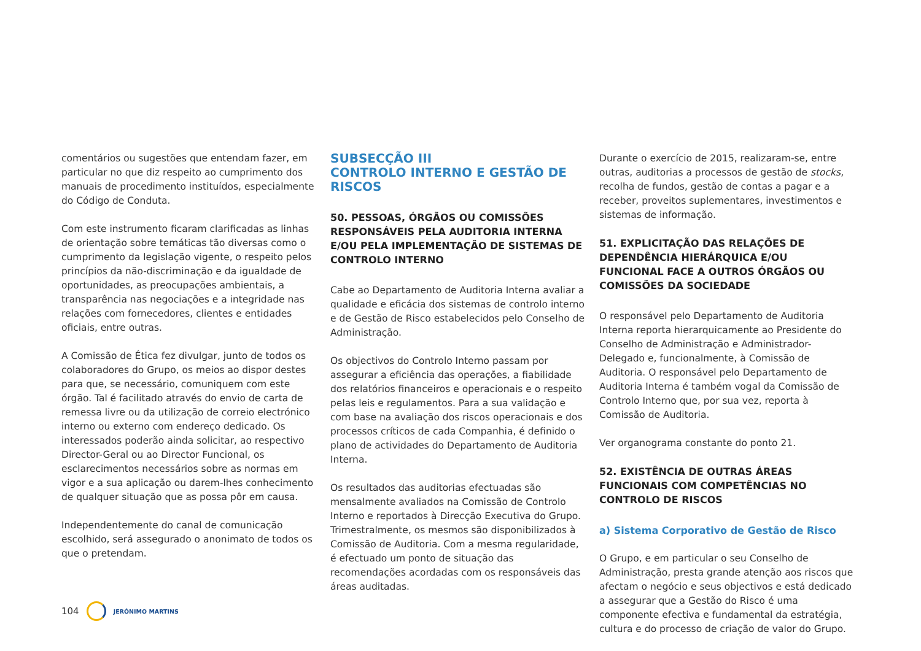comentários ou sugestões que entendam fazer, em particular no que diz respeito ao cumprimento dos manuais de procedimento instituídos, especialmente do Código de Conduta.
Com este instrumento ficaram clarificadas as linhas de orientação sobre temáticas tão diversas como o cumprimento da legislação vigente, o respeito pelos princípios da não-discriminação e da igualdade de oportunidades, as preocupações ambientais, a transparência nas negociações e a integridade nas relações com fornecedores, clientes e entidades oficiais, entre outras.
A Comissão de Ética fez divulgar, junto de todos os colaboradores do Grupo, os meios ao dispor destes para que, se necessário, comuniquem com este órgão. Tal é facilitado através do envio de carta de remessa livre ou da utilização de correio electrónico interno ou externo com endereço dedicado. Os interessados poderão ainda solicitar, ao respectivo Director-Geral ou ao Director Funcional, os esclarecimentos necessários sobre as normas em vigor e a sua aplicação ou darem-lhes conhecimento de qualquer situação que as possa pôr em causa.
Independentemente do canal de comunicação escolhido, será assegurado o anonimato de todos os que o pretendam.
SUBSECÇÃO III
CONTROLO INTERNO E GESTÃO DE RISCOS
50. PESSOAS, ÓRGÃOS OU COMISSÕES RESPONSÁVEIS PELA AUDITORIA INTERNA E/OU PELA IMPLEMENTAÇÃO DE SISTEMAS DE CONTROLO INTERNO
Cabe ao Departamento de Auditoria Interna avaliar a qualidade e eficácia dos sistemas de controlo interno e de Gestão de Risco estabelecidos pelo Conselho de Administração.
Os objectivos do Controlo Interno passam por assegurar a eficiência das operações, a fiabilidade dos relatórios financeiros e operacionais e o respeito pelas leis e regulamentos. Para a sua validação e com base na avaliação dos riscos operacionais e dos processos críticos de cada Companhia, é definido o plano de actividades do Departamento de Auditoria Interna.
Os resultados das auditorias efectuadas são mensalmente avaliados na Comissão de Controlo Interno e reportados à Direcção Executiva do Grupo. Trimestralmente, os mesmos são disponibilizados à Comissão de Auditoria. Com a mesma regularidade, é efectuado um ponto de situação das recomendações acordadas com os responsáveis das áreas auditadas.
Durante o exercício de 2015, realizaram-se, entre outras, auditorias a processos de gestão de stocks, recolha de fundos, gestão de contas a pagar e a receber, proveitos suplementares, investimentos e sistemas de informação.
51. EXPLICITAÇÃO DAS RELAÇÕES DE DEPENDÊNCIA HIERÁRQUICA E/OU FUNCIONAL FACE A OUTROS ÓRGÃOS OU COMISSÕES DA SOCIEDADE
O responsável pelo Departamento de Auditoria Interna reporta hierarquicamente ao Presidente do Conselho de Administração e Administrador-Delegado e, funcionalmente, à Comissão de Auditoria. O responsável pelo Departamento de Auditoria Interna é também vogal da Comissão de Controlo Interno que, por sua vez, reporta à Comissão de Auditoria.
Ver organograma constante do ponto 21.
52. EXISTÊNCIA DE OUTRAS ÁREAS FUNCIONAIS COM COMPETÊNCIAS NO CONTROLO DE RISCOS
a) Sistema Corporativo de Gestão de Risco
O Grupo, e em particular o seu Conselho de Administração, presta grande atenção aos riscos que afectam o negócio e seus objectivos e está dedicado a assegurar que a Gestão do Risco é uma componente efectiva e fundamental da estratégia, cultura e do processo de criação de valor do Grupo.
104 JERÓNIMO MARTINS